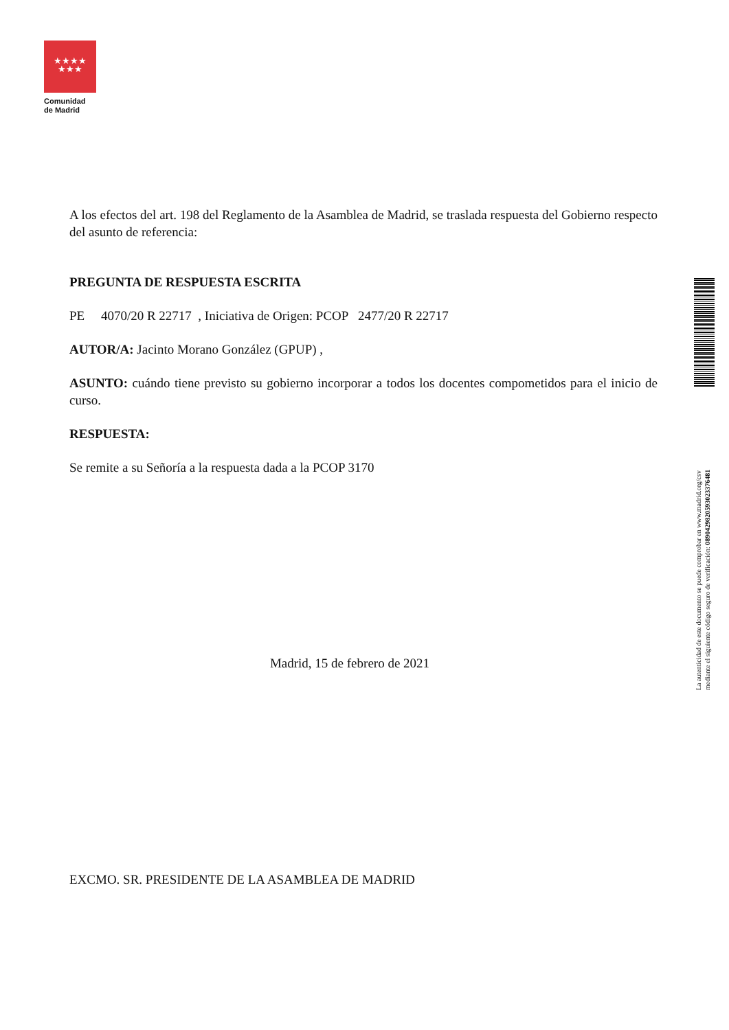★★★★
★★★
Comunidad
de Madrid
A los efectos del art. 198 del Reglamento de la Asamblea de Madrid, se traslada respuesta del Gobierno respecto del asunto de referencia:
PREGUNTA DE RESPUESTA ESCRITA
PE 4070/20 R 22717 , Iniciativa de Origen: PCOP 2477/20 R 22717
AUTOR/A: Jacinto Morano González (GPUP) ,
ASUNTO: cuándo tiene previsto su gobierno incorporar a todos los docentes compometidos para el inicio de curso.
RESPUESTA:
Se remite a su Señoría a la respuesta dada a la PCOP 3170
Madrid, 15 de febrero de 2021
EXCMO. SR. PRESIDENTE DE LA ASAMBLEA DE MADRID
La autenticidad de este documento se puede comprobar en www.madrid.org/csv
mediante el siguiente código seguro de verificación: 0890429820593023376481